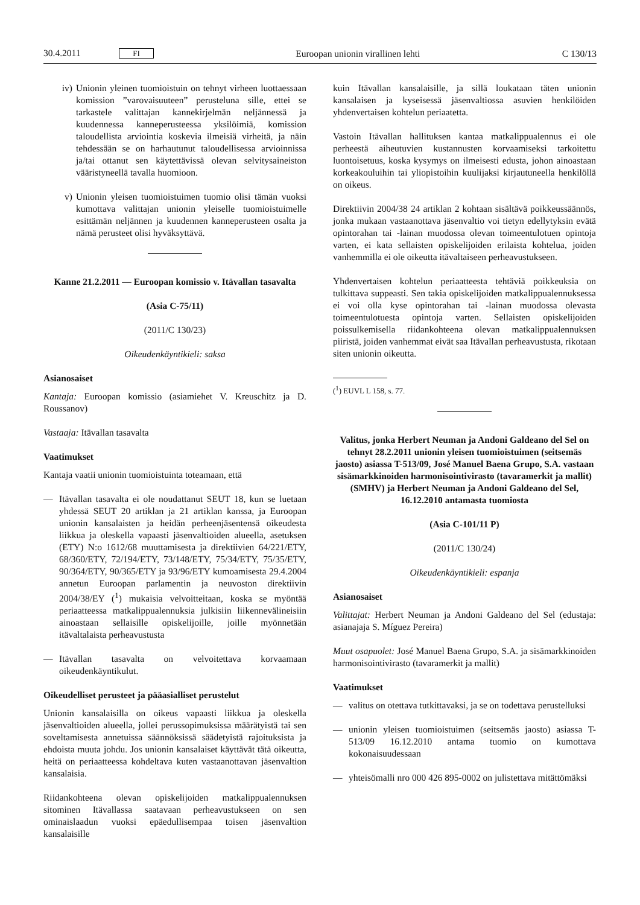30.4.2011 FI Euroopan unionin virallinen lehti C 130/13
iv) Unionin yleinen tuomioistuin on tehnyt virheen luottaessaan komission ”varovaisuuteen” perusteluna sille, ettei se tarkastele valittajan kannekirjelmän neljännessä ja kuudennessa kanneperusteessa yksilöimiä, komission taloudellista arviointia koskevia ilmeisiä virheitä, ja näin tehdessään se on harhautunut taloudellisessa arvioinnissa ja/tai ottanut sen käytettävissä olevan selvitysaineiston vääristyneellä tavalla huomioon.
v) Unionin yleisen tuomioistuimen tuomio olisi tämän vuoksi kumottava valittajan unionin yleiselle tuomioistuimelle esittämän neljännen ja kuudennen kanneperusteen osalta ja nämä perusteet olisi hyväksyttävä.
Kanne 21.2.2011 — Euroopan komissio v. Itävallan tasavalta
(Asia C-75/11)
(2011/C 130/23)
Oikeudenkäyntikieli: saksa
Asianosaiset
Kantaja: Euroopan komissio (asiamiehet V. Kreuschitz ja D. Roussanov)
Vastaaja: Itävallan tasavalta
Vaatimukset
Kantaja vaatii unionin tuomioistuinta toteamaan, että
— Itävallan tasavalta ei ole noudattanut SEUT 18, kun se luetaan yhdessä SEUT 20 artiklan ja 21 artiklan kanssa, ja Euroopan unionin kansalaisten ja heidän perheenjäsentensä oikeudesta liikkua ja oleskella vapaasti jäsenvaltioiden alueella, asetuksen (ETY) N:o 1612/68 muuttamisesta ja direktiivien 64/221/ETY, 68/360/ETY, 72/194/ETY, 73/148/ETY, 75/34/ETY, 75/35/ETY, 90/364/ETY, 90/365/ETY ja 93/96/ETY kumoamisesta 29.4.2004 annetun Euroopan parlamentin ja neuvoston direktiivin 2004/38/EY (<sup>1</sup>) mukaisia velvoitteitaan, koska se myöntää periaatteessa matkalippualennuksia julkisiin liikennevälineisiin ainoastaan sellaisille opiskelijoille, joille myönnetään itävaltalaista perheavustusta
— Itävallan tasavalta on velvoitettava korvaamaan oikeudenkäyntikulut.
Oikeudelliset perusteet ja pääasialliset perustelut
Unionin kansalaisilla on oikeus vapaasti liikkua ja oleskella jäsenvaltioiden alueella, jollei perussopimuksissa määrätyistä tai sen soveltamisesta annetuissa säännöksissä säädetyistä rajoituksista ja ehdoista muuta johdu. Jos unionin kansalaiset käyttävät tätä oikeutta, heitä on periaatteessa kohdeltava kuten vastaanottavan jäsenvaltion kansalaisia.
Riidankohteena olevan opiskelijoiden matkalippualennuksen sitominen Itävallassa saatavaan perheavustukseen on sen ominaislaadun vuoksi epäedullisempaa toisen jäsenvaltion kansalaisille
kuin Itävallan kansalaisille, ja sillä loukataan täten unionin kansalaisen ja kyseisessä jäsenvaltiossa asuvien henkilöiden yhdenvertaisen kohtelun periaatetta.
Vastoin Itävallan hallituksen kantaa matkalippualennus ei ole perheestä aiheutuvien kustannusten korvaamiseksi tarkoitettu luontoisetuus, koska kysymys on ilmeisesti edusta, johon ainoastaan korkeakouluihin tai yliopistoihin kuulijaksi kirjautuneella henkilöllä on oikeus.
Direktiivin 2004/38 24 artiklan 2 kohtaan sisältävä poikkeussäännös, jonka mukaan vastaanottava jäsenvaltio voi tietyn edellytyksin evätä opintorahan tai -lainan muodossa olevan toimeentulotuen opintoja varten, ei kata sellaisten opiskelijoiden erilaista kohtelua, joiden vanhemmilla ei ole oikeutta itävaltaiseen perheavustukseen.
Yhdenvertaisen kohtelun periaatteesta tehtäviä poikkeuksia on tulkittava suppeasti. Sen takia opiskelijoiden matkalippualennuksessa ei voi olla kyse opintorahan tai -lainan muodossa olevasta toimeentulotuesta opintoja varten. Sellaisten opiskelijoiden poissulkemisella riidankohteena olevan matkalippualennuksen piiristä, joiden vanhemmat eivät saa Itävallan perheavustusta, rikotaan siten unionin oikeutta.
(<sup>1</sup>) EUVL L 158, s. 77.
Valitus, jonka Herbert Neuman ja Andoni Galdeano del Sel on tehnyt 28.2.2011 unionin yleisen tuomioistuimen (seitsemäs jaosto) asiassa T-513/09, José Manuel Baena Grupo, S.A. vastaan sisämarkkinoiden harmonisointivirasto (tavaramerkit ja mallit) (SMHV) ja Herbert Neuman ja Andoni Galdeano del Sel, 16.12.2010 antamasta tuomiosta
(Asia C-101/11 P)
(2011/C 130/24)
Oikeudenkäyntikieli: espanja
Asianosaiset
Valittajat: Herbert Neuman ja Andoni Galdeano del Sel (edustaja: asianajaja S. Míguez Pereira)
Muut osapuolet: José Manuel Baena Grupo, S.A. ja sisämarkkinoiden harmonisointivirasto (tavaramerkit ja mallit)
Vaatimukset
— valitus on otettava tutkittavaksi, ja se on todettava perustelluksi
— unionin yleisen tuomioistuimen (seitsemäs jaosto) asiassa T-513/09 16.12.2010 antama tuomio on kumottava kokonaisuudessaan
— yhteisömalli nro 000 426 895-0002 on julistettava mitättömäksi